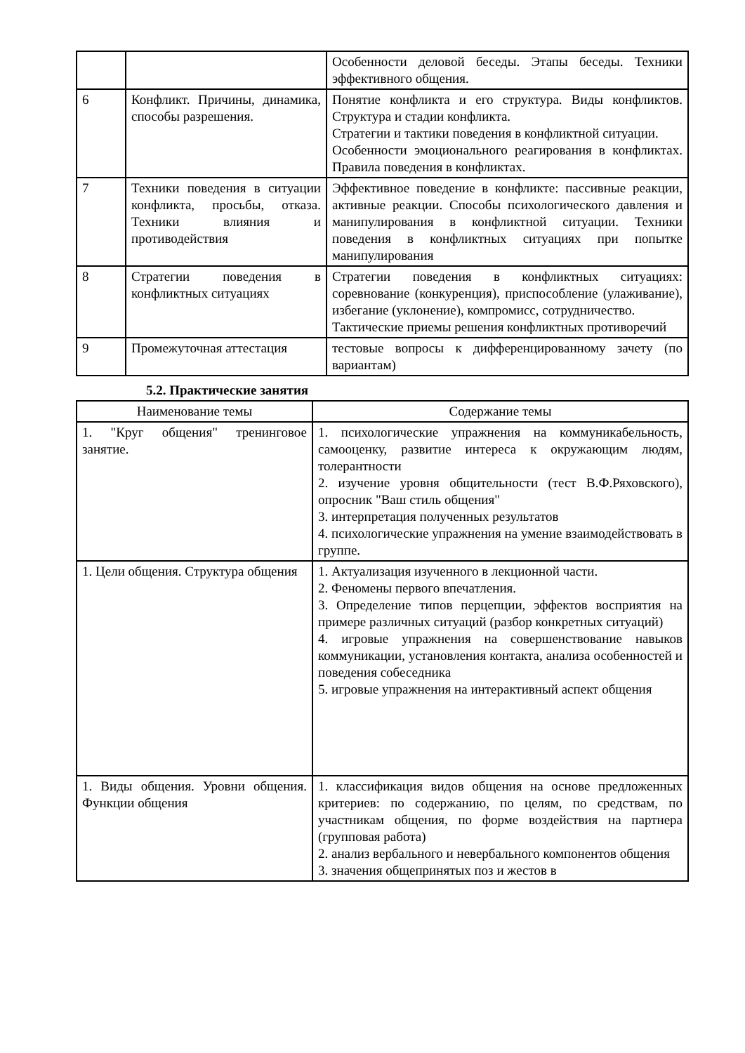| | | Особенности деловой беседы. Этапы беседы. Техники эффективного общения. |
| 6 | Конфликт. Причины, динамика, способы разрешения. | Понятие конфликта и его структура. Виды конфликтов. Структура и стадии конфликта. Стратегии и тактики поведения в конфликтной ситуации. Особенности эмоционального реагирования в конфликтах. Правила поведения в конфликтах. |
| 7 | Техники поведения в ситуации конфликта, просьбы, отказа. Техники влияния и противодействия | Эффективное поведение в конфликте: пассивные реакции, активные реакции. Способы психологического давления и манипулирования в конфликтной ситуации. Техники поведения в конфликтных ситуациях при попытке манипулирования |
| 8 | Стратегии поведения в конфликтных ситуациях | Стратегии поведения в конфликтных ситуациях: соревнование (конкуренция), приспособление (улаживание), избегание (уклонение), компромисс, сотрудничество. Тактические приемы решения конфликтных противоречий |
| 9 | Промежуточная аттестация | тестовые вопросы к дифференцированному зачету (по вариантам) |
5.2. Практические занятия
| Наименование темы | Содержание темы |
| --- | --- |
| 1. "Круг общения" тренинговое занятие. | 1. психологические упражнения на коммуникабельность, самооценку, развитие интереса к окружающим людям, толерантности 2. изучение уровня общительности (тест В.Ф.Ряховского), опросник "Ваш стиль общения" 3. интерпретация полученных результатов 4. психологические упражнения на умение взаимодействовать в группе. |
| 1. Цели общения. Структура общения | 1. Актуализация изученного в лекционной части. 2. Феномены первого впечатления. 3. Определение типов перцепции, эффектов восприятия на примере различных ситуаций (разбор конкретных ситуаций) 4. игровые упражнения на совершенствование навыков коммуникации, установления контакта, анализа особенностей и поведения собеседника 5. игровые упражнения на интерактивный аспект общения |
| 1. Виды общения. Уровни общения. Функции общения | 1. классификация видов общения на основе предложенных критериев: по содержанию, по целям, по средствам, по участникам общения, по форме воздействия на партнера (групповая работа) 2. анализ вербального и невербального компонентов общения 3. значения общепринятых поз и жестов в |